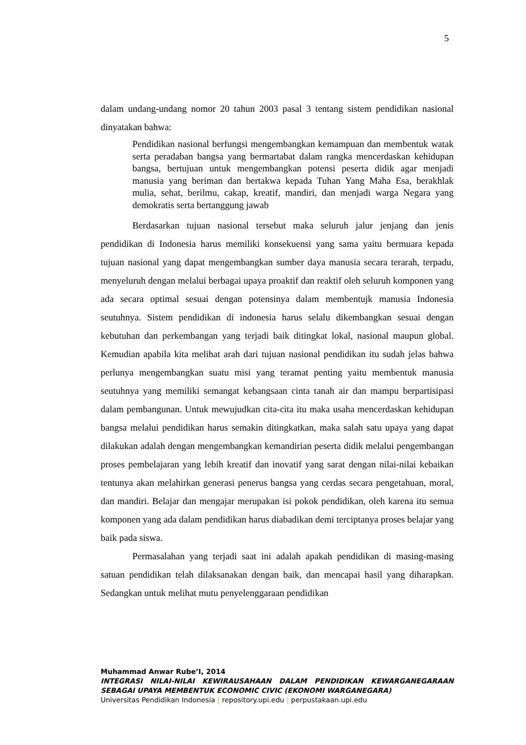5
dalam undang-undang nomor 20 tahun 2003 pasal 3 tentang sistem pendidikan nasional dinyatakan bahwa:
Pendidikan nasional berfungsi mengembangkan kemampuan dan membentuk watak serta peradaban bangsa yang bermartabat dalam rangka mencerdaskan kehidupan bangsa, bertujuan untuk mengembangkan potensi peserta didik agar menjadi manusia yang beriman dan bertakwa kepada Tuhan Yang Maha Esa, berakhlak mulia, sehat, berilmu, cakap, kreatif, mandiri, dan menjadi warga Negara yang demokratis serta bertanggung jawab
Berdasarkan tujuan nasional tersebut maka seluruh jalur jenjang dan jenis pendidikan di Indonesia harus memiliki konsekuensi yang sama yaitu bermuara kepada tujuan nasional yang dapat mengembangkan sumber daya manusia secara terarah, terpadu, menyeluruh dengan melalui berbagai upaya proaktif dan reaktif oleh seluruh komponen yang ada secara optimal sesuai dengan potensinya dalam membentujk manusia Indonesia seutuhnya. Sistem pendidikan di indonesia harus selalu dikembangkan sesuai dengan kebutuhan dan perkembangan yang terjadi baik ditingkat lokal, nasional maupun global. Kemudian apabila kita melihat arah dari tujuan nasional pendidikan itu sudah jelas bahwa perlunya mengembangkan suatu misi yang teramat penting yaitu membentuk manusia seutuhnya yang memiliki semangat kebangsaan cinta tanah air dan mampu berpartisipasi dalam pembangunan. Untuk mewujudkan cita-cita itu maka usaha mencerdaskan kehidupan bangsa melalui pendidikan harus semakin ditingkatkan, maka salah satu upaya yang dapat dilakukan adalah dengan mengembangkan kemandirian peserta didik melalui pengembangan proses pembelajaran yang lebih kreatif dan inovatif yang sarat dengan nilai-nilai kebaikan tentunya akan melahirkan generasi penerus bangsa yang cerdas secara pengetahuan, moral, dan mandiri. Belajar dan mengajar merupakan isi pokok pendidikan, oleh karena itu semua komponen yang ada dalam pendidikan harus diabadikan demi terciptanya proses belajar yang baik pada siswa.
Permasalahan yang terjadi saat ini adalah apakah pendidikan di masing-masing satuan pendidikan telah dilaksanakan dengan baik, dan mencapai hasil yang diharapkan. Sedangkan untuk melihat mutu penyelenggaraan pendidikan
Muhammad Anwar Rube’I, 2014
INTEGRASI NILAI-NILAI KEWIRAUSAHAAN DALAM PENDIDIKAN KEWARGANEGARAAN SEBAGAI UPAYA MEMBENTUK ECONOMIC CIVIC (EKONOMI WARGANEGARA)
Universitas Pendidikan Indonesia | repository.upi.edu | perpustakaan.upi.edu